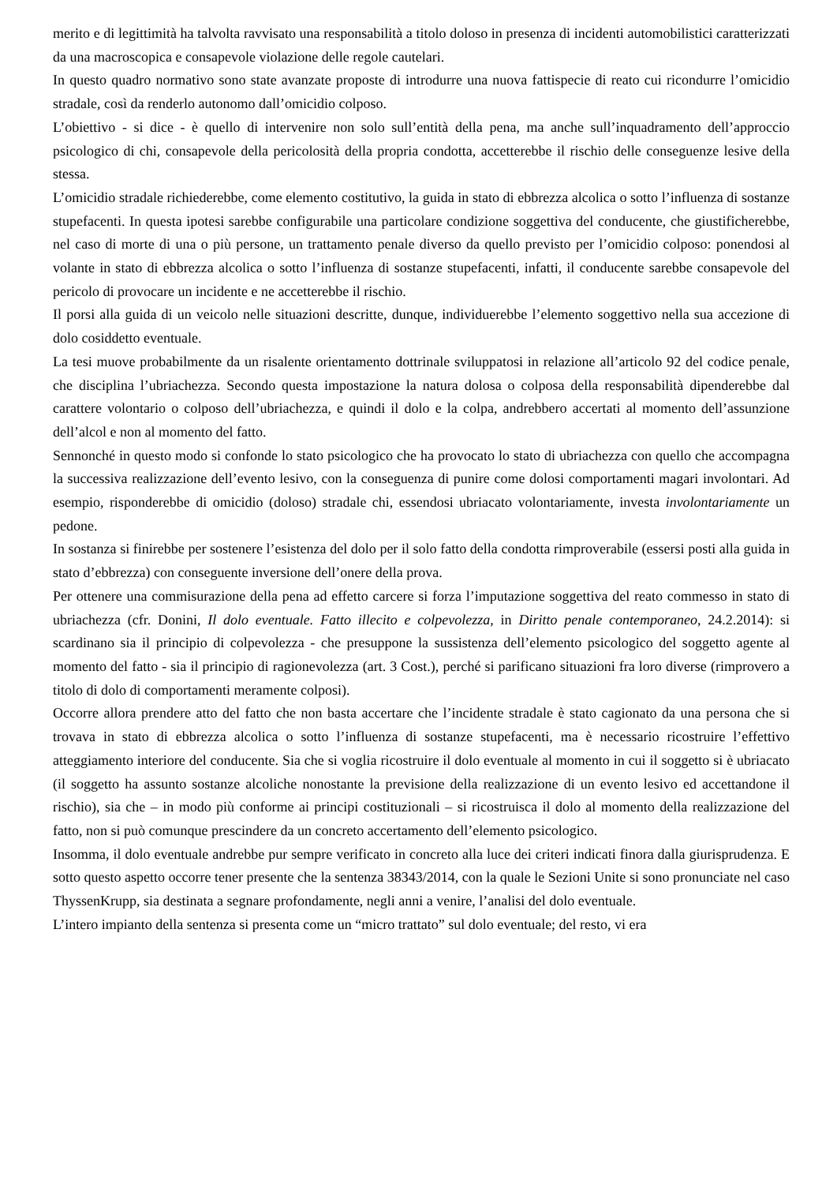merito e di legittimità ha talvolta ravvisato una responsabilità a titolo doloso in presenza di incidenti automobilistici caratterizzati da una macroscopica e consapevole violazione delle regole cautelari.
In questo quadro normativo sono state avanzate proposte di introdurre una nuova fattispecie di reato cui ricondurre l’omicidio stradale, così da renderlo autonomo dall’omicidio colposo.
L’obiettivo - si dice - è quello di intervenire non solo sull’entità della pena, ma anche sull’inquadramento dell’approccio psicologico di chi, consapevole della pericolosità della propria condotta, accetterebbe il rischio delle conseguenze lesive della stessa.
L’omicidio stradale richiederebbe, come elemento costitutivo, la guida in stato di ebbrezza alcolica o sotto l’influenza di sostanze stupefacenti. In questa ipotesi sarebbe configurabile una particolare condizione soggettiva del conducente, che giustificherebbe, nel caso di morte di una o più persone, un trattamento penale diverso da quello previsto per l’omicidio colposo: ponendosi al volante in stato di ebbrezza alcolica o sotto l’influenza di sostanze stupefacenti, infatti, il conducente sarebbe consapevole del pericolo di provocare un incidente e ne accetterebbe il rischio.
Il porsi alla guida di un veicolo nelle situazioni descritte, dunque, individuerebbe l’elemento soggettivo nella sua accezione di dolo cosiddetto eventuale.
La tesi muove probabilmente da un risalente orientamento dottrinale sviluppatosi in relazione all’articolo 92 del codice penale, che disciplina l’ubriachezza. Secondo questa impostazione la natura dolosa o colposa della responsabilità dipenderebbe dal carattere volontario o colposo dell’ubriachezza, e quindi il dolo e la colpa, andrebbero accertati al momento dell’assunzione dell’alcol e non al momento del fatto.
Sennonché in questo modo si confonde lo stato psicologico che ha provocato lo stato di ubriachezza con quello che accompagna la successiva realizzazione dell’evento lesivo, con la conseguenza di punire come dolosi comportamenti magari involontari. Ad esempio, risponderebbe di omicidio (doloso) stradale chi, essendosi ubriacato volontariamente, investa involontariamente un pedone.
In sostanza si finirebbe per sostenere l’esistenza del dolo per il solo fatto della condotta rimproverabile (essersi posti alla guida in stato d’ebbrezza) con conseguente inversione dell’onere della prova.
Per ottenere una commisurazione della pena ad effetto carcere si forza l’imputazione soggettiva del reato commesso in stato di ubriachezza (cfr. Donini, Il dolo eventuale. Fatto illecito e colpevolezza, in Diritto penale contemporaneo, 24.2.2014): si scardinano sia il principio di colpevolezza - che presuppone la sussistenza dell’elemento psicologico del soggetto agente al momento del fatto - sia il principio di ragionevolezza (art. 3 Cost.), perché si parificano situazioni fra loro diverse (rimprovero a titolo di dolo di comportamenti meramente colposi).
Occorre allora prendere atto del fatto che non basta accertare che l’incidente stradale è stato cagionato da una persona che si trovava in stato di ebbrezza alcolica o sotto l’influenza di sostanze stupefacenti, ma è necessario ricostruire l’effettivo atteggiamento interiore del conducente. Sia che si voglia ricostruire il dolo eventuale al momento in cui il soggetto si è ubriacato (il soggetto ha assunto sostanze alcoliche nonostante la previsione della realizzazione di un evento lesivo ed accettandone il rischio), sia che – in modo più conforme ai principi costituzionali – si ricostruisca il dolo al momento della realizzazione del fatto, non si può comunque prescindere da un concreto accertamento dell’elemento psicologico.
Insomma, il dolo eventuale andrebbe pur sempre verificato in concreto alla luce dei criteri indicati finora dalla giurisprudenza. E sotto questo aspetto occorre tener presente che la sentenza 38343/2014, con la quale le Sezioni Unite si sono pronunciate nel caso ThyssenKrupp, sia destinata a segnare profondamente, negli anni a venire, l’analisi del dolo eventuale.
L’intero impianto della sentenza si presenta come un “micro trattato” sul dolo eventuale; del resto, vi era